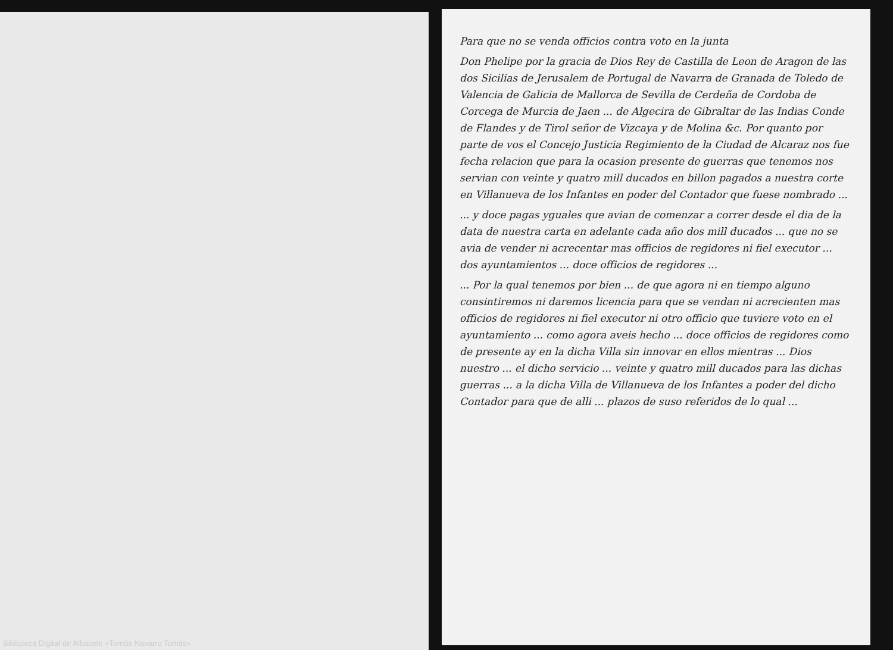Para que no se venda officios contra voto en la junta
Don Phelipe por la gracia de Dios Rey de Castilla de Leon de Aragon de las dos Sicilias de Jerusalem de Portugal de Navarra de Granada de Toledo de Valencia de Galicia de Mallorca de Sevilla de Cerdeña de Cordoba de Corcega de Murcia de Jaen ... de Algecira de Gibraltar de las Indias Conde de Flandes y de Tirol señor de Vizcaya y de Molina &c. Por quanto por parte de vos el Concejo Justicia Regimiento de la Ciudad de Alcaraz nos fue fecha relacion que para la ocasion presente de guerras que tenemos nos servian con veinte y quatro mill ducados en billon pagados a nuestra corte en Villanueva de los Infantes en poder del Contador que fuese nombrado ...
... y doce pagas yguales que avian de comenzar a correr desde el dia de la data de nuestra carta en adelante cada año dos mill ducados ... que no se avia de vender ni acrecentar mas officios de regidores ni fiel executor ... dos ayuntamientos ... doce officios de regidores ...
... Por la qual tenemos por bien ... de que agora ni en tiempo alguno consintiremos ni daremos licencia para que se vendan ni acrecienten mas officios de regidores ni fiel executor ni otro officio que tuviere voto en el ayuntamiento ... como agora aveis hecho ... doce officios de regidores como de presente ay en la dicha Villa sin innovar en ellos mientras ... Dios nuestro ... el dicho servicio ... veinte y quatro mill ducados para las dichas guerras ... a la dicha Villa de Villanueva de los Infantes a poder del dicho Contador para que de alli ... plazos de suso referidos de lo qual ...
Biblioteca Digital de Albacete «Tomás Navarro Tomás»